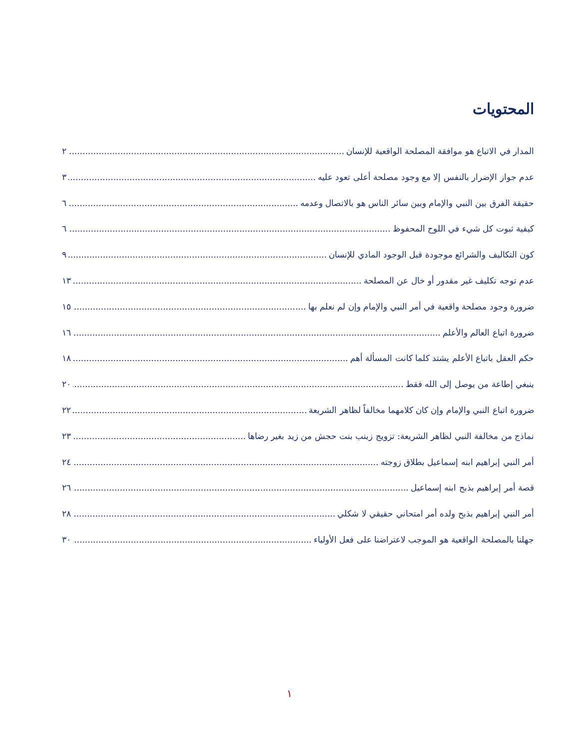المحتويات
المدار في الاتباع هو موافقة المصلحة الواقعية للإنسان ٢
عدم جواز الإضرار بالنفس إلا مع وجود مصلحة أعلى تعود عليه ٣
حقيقة الفرق بين النبي والإمام وبين سائر الناس هو بالاتصال وعدمه ٦
كيفية ثبوت كل شيء في اللوح المحفوظ ٦
كون التكاليف والشرائع موجودة قبل الوجود المادي للإنسان ٩
عدم توجه تكليف غير مقدور أو خال عن المصلحة ١٣
ضرورة وجود مصلحة واقعية في أمر النبي والإمام وإن لم نعلم بها ١٥
ضرورة اتباع العالم والأعلم ١٦
حكم العقل باتباع الأعلم يشتد كلما كانت المسألة أهم ١٨
ينبغي إطاعة من يوصل إلى الله فقط ٢٠
ضرورة اتباع النبي والإمام وإن كان كلامهما مخالفاً لظاهر الشريعة ٢٢
نماذج من مخالفة النبي لظاهر الشريعة: تزويج زينب بنت حجش من زيد بغير رضاها ٢٣
أمر النبي إبراهيم ابنه إسماعيل بطلاق زوجته ٢٤
قصة أمر إبراهيم بذبح ابنه إسماعيل ٢٦
أمر النبي إبراهيم بذبح ولده أمر امتحاني حقيقي لا شكلي ٢٨
جهلنا بالمصلحة الواقعية هو الموجب لاعتراضنا على فعل الأولياء ٣٠
١